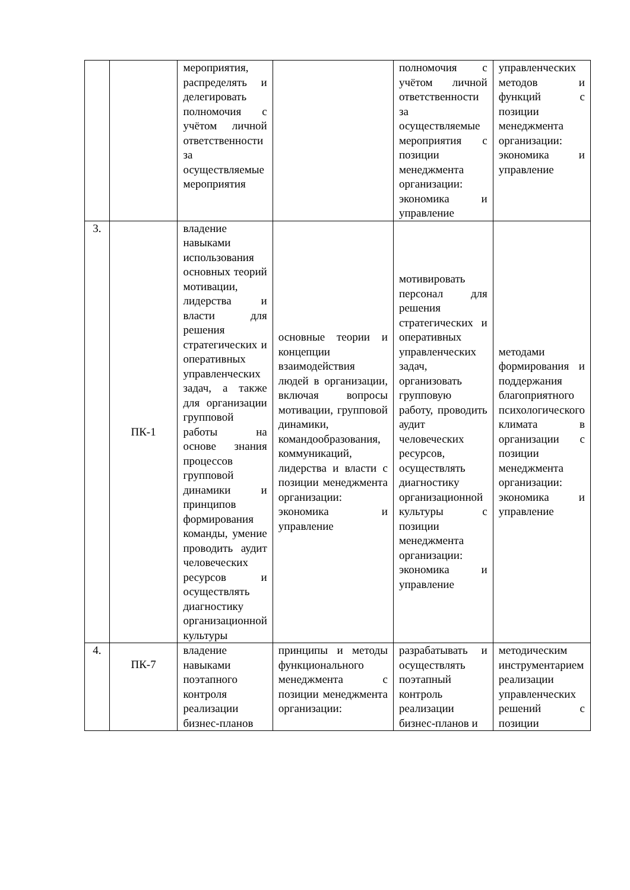| | | мероприятия, распределять и делегировать полномочия с учётом личной ответственности за осуществляемые мероприятия | | полномочия с учётом личной ответственности за осуществляемые мероприятия с позиции менеджмента организации: экономика и управление | управленческих методов и функций с позиции менеджмента организации: экономика и управление |
| 3. | ПК-1 | владение навыками использования основных теорий мотивации, лидерства и власти для решения стратегических и оперативных управленческих задач, а также для организации групповой работы на основе знания процессов групповой динамики и принципов формирования команды, умение проводить аудит человеческих ресурсов и осуществлять диагностику организационной культуры | основные теории и концепции взаимодействия людей в организации, включая вопросы мотивации, групповой динамики, командообразования, коммуникаций, лидерства и власти с позиции менеджмента организации: экономика и управление | мотивировать персонал для решения стратегических и оперативных управленческих задач, организовать групповую работу, проводить аудит человеческих ресурсов, осуществлять диагностику организационной культуры с позиции менеджмента организации: экономика и управление | методами формирования и поддержания благоприятного психологического климата в организации с позиции менеджмента организации: экономика и управление |
| 4. | ПК-7 | владение навыками поэтапного контроля реализации бизнес-планов | принципы и методы функционального менеджмента с позиции менеджмента организации: | разрабатывать и осуществлять поэтапный контроль реализации бизнес-планов и | методическим инструментарием реализации управленческих решений с позиции |